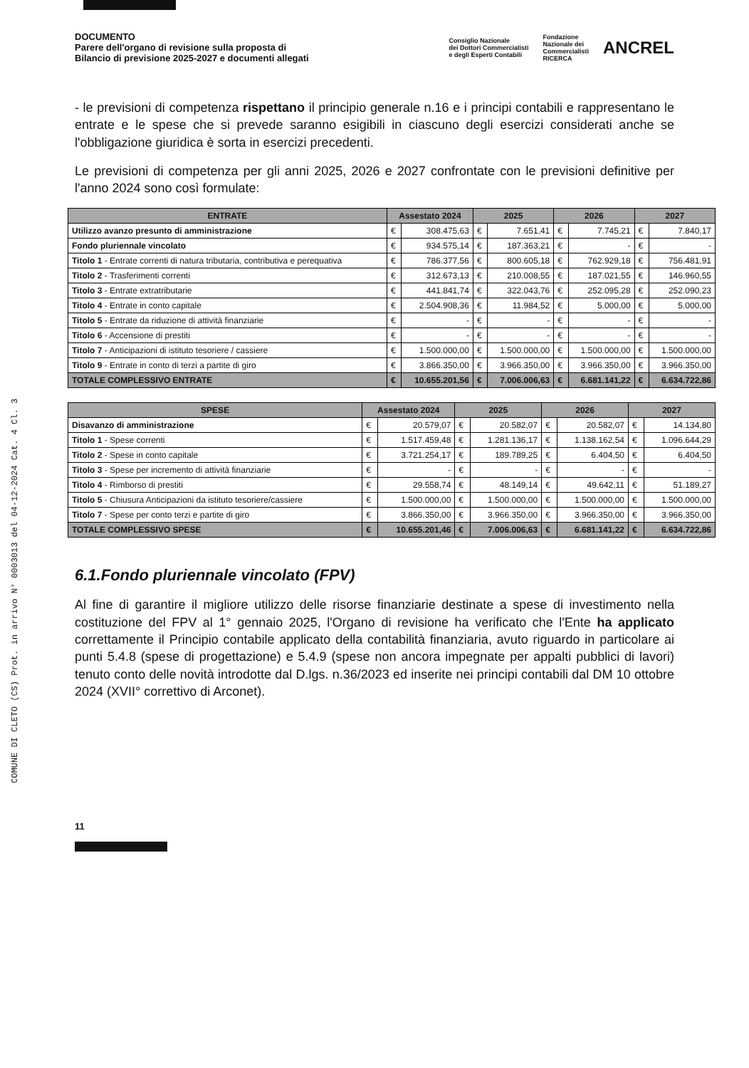COMUNE DI CLETO (CS) Prot. in arrivo N° 0003013 del 04-12-2024 Cat. 4 Cl. 3
DOCUMENTO
Parere dell'organo di revisione sulla proposta di
Bilancio di previsione 2025-2027 e documenti allegati
Consiglio Nazionale
dei Dottori Commercialisti
e degli Esperti Contabili Fondazione
Nazionale dei
Commercialisti
RICERCA ANCREL
- le previsioni di competenza rispettano il principio generale n.16 e i principi contabili e rappresentano le entrate e le spese che si prevede saranno esigibili in ciascuno degli esercizi considerati anche se l'obbligazione giuridica è sorta in esercizi precedenti.
Le previsioni di competenza per gli anni 2025, 2026 e 2027 confrontate con le previsioni definitive per l'anno 2024 sono così formulate:
| ENTRATE | Assestato 2024 | | 2025 | | 2026 | | 2027 | |
| --- | --- | --- | --- | --- | --- | --- | --- | --- |
| Utilizzo avanzo presunto di amministrazione | € | 308.475,63 | € | 7.651,41 | € | 7.745,21 | € | 7.840,17 |
| Fondo pluriennale vincolato | € | 934.575,14 | € | 187.363,21 | € | - | € | - |
| Titolo 1 - Entrate correnti di natura tributaria, contributiva e perequativa | € | 786.377,56 | € | 800.605,18 | € | 762.929,18 | € | 756.481,91 |
| Titolo 2 - Trasferimenti correnti | € | 312.673,13 | € | 210.008,55 | € | 187.021,55 | € | 146.960,55 |
| Titolo 3 - Entrate extratributarie | € | 441.841,74 | € | 322.043,76 | € | 252.095,28 | € | 252.090,23 |
| Titolo 4 - Entrate in conto capitale | € | 2.504.908,36 | € | 11.984,52 | € | 5.000,00 | € | 5.000,00 |
| Titolo 5 - Entrate da riduzione di attività finanziarie | € | - | € | - | € | - | € | - |
| Titolo 6 - Accensione di prestiti | € | - | € | - | € | - | € | - |
| Titolo 7 - Anticipazioni di istituto tesoriere / cassiere | € | 1.500.000,00 | € | 1.500.000,00 | € | 1.500.000,00 | € | 1.500.000,00 |
| Titolo 9 - Entrate in conto di terzi a partite di giro | € | 3.866.350,00 | € | 3.966.350,00 | € | 3.966.350,00 | € | 3.966.350,00 |
| TOTALE COMPLESSIVO ENTRATE | € | 10.655.201,56 | € | 7.006.006,63 | € | 6.681.141,22 | € | 6.634.722,86 |
| SPESE | Assestato 2024 | | 2025 | | 2026 | | 2027 | |
| --- | --- | --- | --- | --- | --- | --- | --- | --- |
| Disavanzo di amministrazione | € | 20.579,07 | € | 20.582,07 | € | 20.582,07 | € | 14.134,80 |
| Titolo 1 - Spese correnti | € | 1.517.459,48 | € | 1.281.136,17 | € | 1.138.162,54 | € | 1.096.644,29 |
| Titolo 2 - Spese in conto capitale | € | 3.721.254,17 | € | 189.789,25 | € | 6.404,50 | € | 6.404,50 |
| Titolo 3 - Spese per incremento di attività finanziarie | € | - | € | - | € | - | € | - |
| Titolo 4 - Rimborso di prestiti | € | 29.558,74 | € | 48.149,14 | € | 49.642,11 | € | 51.189,27 |
| Titolo 5 - Chiusura Anticipazioni da istituto tesoriere/cassiere | € | 1.500.000,00 | € | 1.500.000,00 | € | 1.500.000,00 | € | 1.500.000,00 |
| Titolo 7 - Spese per conto terzi e partite di giro | € | 3.866.350,00 | € | 3.966.350,00 | € | 3.966.350,00 | € | 3.966.350,00 |
| TOTALE COMPLESSIVO SPESE | € | 10.655.201,46 | € | 7.006.006,63 | € | 6.681.141,22 | € | 6.634.722,86 |
6.1.Fondo pluriennale vincolato (FPV)
Al fine di garantire il migliore utilizzo delle risorse finanziarie destinate a spese di investimento nella costituzione del FPV al 1° gennaio 2025, l'Organo di revisione ha verificato che l'Ente ha applicato correttamente il Principio contabile applicato della contabilità finanziaria, avuto riguardo in particolare ai punti 5.4.8 (spese di progettazione) e 5.4.9 (spese non ancora impegnate per appalti pubblici di lavori) tenuto conto delle novità introdotte dal D.lgs. n.36/2023 ed inserite nei principi contabili dal DM 10 ottobre 2024 (XVII° correttivo di Arconet).
11